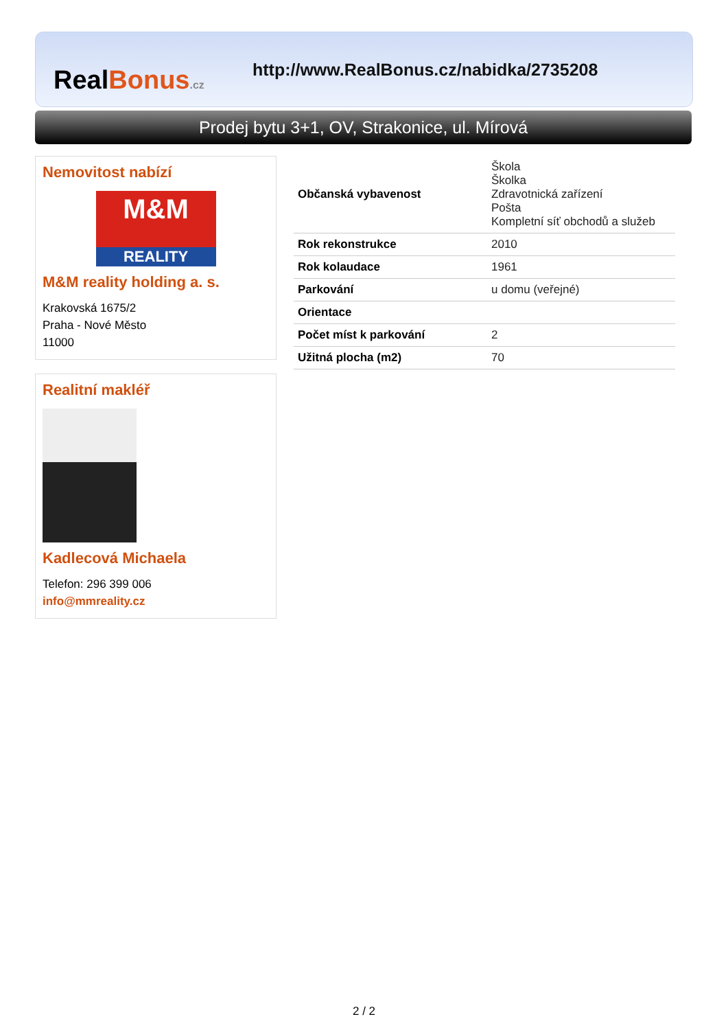RealBonus.cz
http://www.RealBonus.cz/nabidka/2735208
Prodej bytu 3+1, OV, Strakonice, ul. Mírová
Nemovitost nabízí
M&M
REALITY
M&M reality holding a. s.
Krakovská 1675/2
Praha - Nové Město
11000
Realitní makléř
Kadlecová Michaela
Telefon: 296 399 006
info@mmreality.cz
| Občanská vybavenost | Škola Školka Zdravotnická zařízení Pošta Kompletní síť obchodů a služeb |
| Rok rekonstrukce | 2010 |
| Rok kolaudace | 1961 |
| Parkování | u domu (veřejné) |
| Orientace | |
| Počet míst k parkování | 2 |
| Užitná plocha (m2) | 70 |
2 / 2